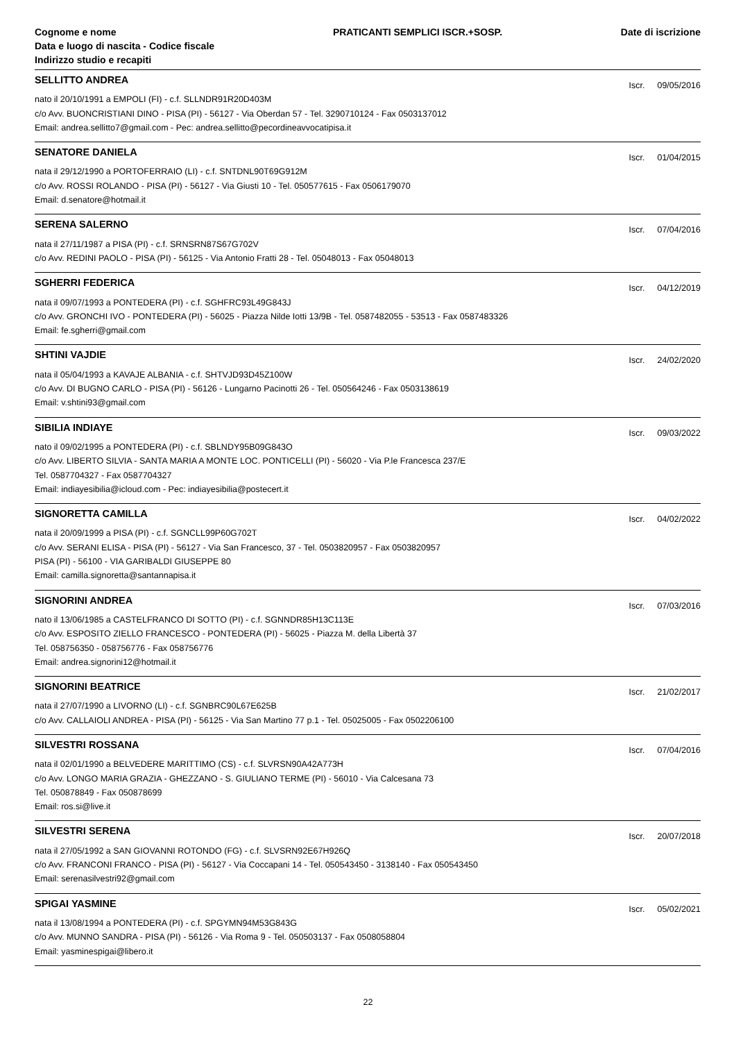Cognome e nome
Data e luogo di nascita - Codice fiscale
Indirizzo studio e recapiti
PRATICANTI SEMPLICI ISCR.+SOSP.
Date di iscrizione
SELLITTO ANDREA
Iscr. 09/05/2016
nato il 20/10/1991 a EMPOLI (FI) - c.f. SLLNDR91R20D403M
c/o Avv. BUONCRISTIANI DINO - PISA (PI) - 56127 - Via Oberdan 57 - Tel. 3290710124 - Fax 0503137012
Email: andrea.sellitto7@gmail.com - Pec: andrea.sellitto@pecordineavvocatipisa.it
SENATORE DANIELA
Iscr. 01/04/2015
nata il 29/12/1990 a PORTOFERRAIO (LI) - c.f. SNTDNL90T69G912M
c/o Avv. ROSSI ROLANDO - PISA (PI) - 56127 - Via Giusti 10 - Tel. 050577615 - Fax 0506179070
Email: d.senatore@hotmail.it
SERENA SALERNO
Iscr. 07/04/2016
nata il 27/11/1987 a PISA (PI) - c.f. SRNSRN87S67G702V
c/o Avv. REDINI PAOLO - PISA (PI) - 56125 - Via Antonio Fratti 28 - Tel. 05048013 - Fax 05048013
SGHERRI FEDERICA
Iscr. 04/12/2019
nata il 09/07/1993 a PONTEDERA (PI) - c.f. SGHFRC93L49G843J
c/o Avv. GRONCHI IVO - PONTEDERA (PI) - 56025 - Piazza Nilde Iotti 13/9B - Tel. 0587482055 - 53513 - Fax 0587483326
Email: fe.sgherri@gmail.com
SHTINI VAJDIE
Iscr. 24/02/2020
nata il 05/04/1993 a KAVAJE ALBANIA - c.f. SHTVJD93D45Z100W
c/o Avv. DI BUGNO CARLO - PISA (PI) - 56126 - Lungarno Pacinotti 26 - Tel. 050564246 - Fax 0503138619
Email: v.shtini93@gmail.com
SIBILIA INDIAYE
Iscr. 09/03/2022
nato il 09/02/1995 a PONTEDERA (PI) - c.f. SBLNDY95B09G843O
c/o Avv. LIBERTO SILVIA - SANTA MARIA A MONTE LOC. PONTICELLI (PI) - 56020 - Via P.le Francesca 237/E
Tel. 0587704327 - Fax 0587704327
Email: indiayesibilia@icloud.com - Pec: indiayesibilia@postecert.it
SIGNORETTA CAMILLA
Iscr. 04/02/2022
nata il 20/09/1999 a PISA (PI) - c.f. SGNCLL99P60G702T
c/o Avv. SERANI ELISA - PISA (PI) - 56127 - Via San Francesco, 37 - Tel. 0503820957 - Fax 0503820957
PISA (PI) - 56100 - VIA GARIBALDI GIUSEPPE 80
Email: camilla.signoretta@santannapisa.it
SIGNORINI ANDREA
Iscr. 07/03/2016
nato il 13/06/1985 a CASTELFRANCO DI SOTTO (PI) - c.f. SGNNDR85H13C113E
c/o Avv. ESPOSITO ZIELLO FRANCESCO - PONTEDERA (PI) - 56025 - Piazza M. della Libertà 37
Tel. 058756350 - 058756776 - Fax 058756776
Email: andrea.signorini12@hotmail.it
SIGNORINI BEATRICE
Iscr. 21/02/2017
nata il 27/07/1990 a LIVORNO (LI) - c.f. SGNBRC90L67E625B
c/o Avv. CALLAIOLI ANDREA - PISA (PI) - 56125 - Via San Martino 77 p.1 - Tel. 05025005 - Fax 0502206100
SILVESTRI ROSSANA
Iscr. 07/04/2016
nata il 02/01/1990 a BELVEDERE MARITTIMO (CS) - c.f. SLVRSN90A42A773H
c/o Avv. LONGO MARIA GRAZIA - GHEZZANO - S. GIULIANO TERME (PI) - 56010 - Via Calcesana 73
Tel. 050878849 - Fax 050878699
Email: ros.si@live.it
SILVESTRI SERENA
Iscr. 20/07/2018
nata il 27/05/1992 a SAN GIOVANNI ROTONDO (FG) - c.f. SLVSRN92E67H926Q
c/o Avv. FRANCONI FRANCO - PISA (PI) - 56127 - Via Coccapani 14 - Tel. 050543450 - 3138140 - Fax 050543450
Email: serenasilvestri92@gmail.com
SPIGAI YASMINE
Iscr. 05/02/2021
nata il 13/08/1994 a PONTEDERA (PI) - c.f. SPGYMN94M53G843G
c/o Avv. MUNNO SANDRA - PISA (PI) - 56126 - Via Roma 9 - Tel. 050503137 - Fax 0508058804
Email: yasminespigai@libero.it
22